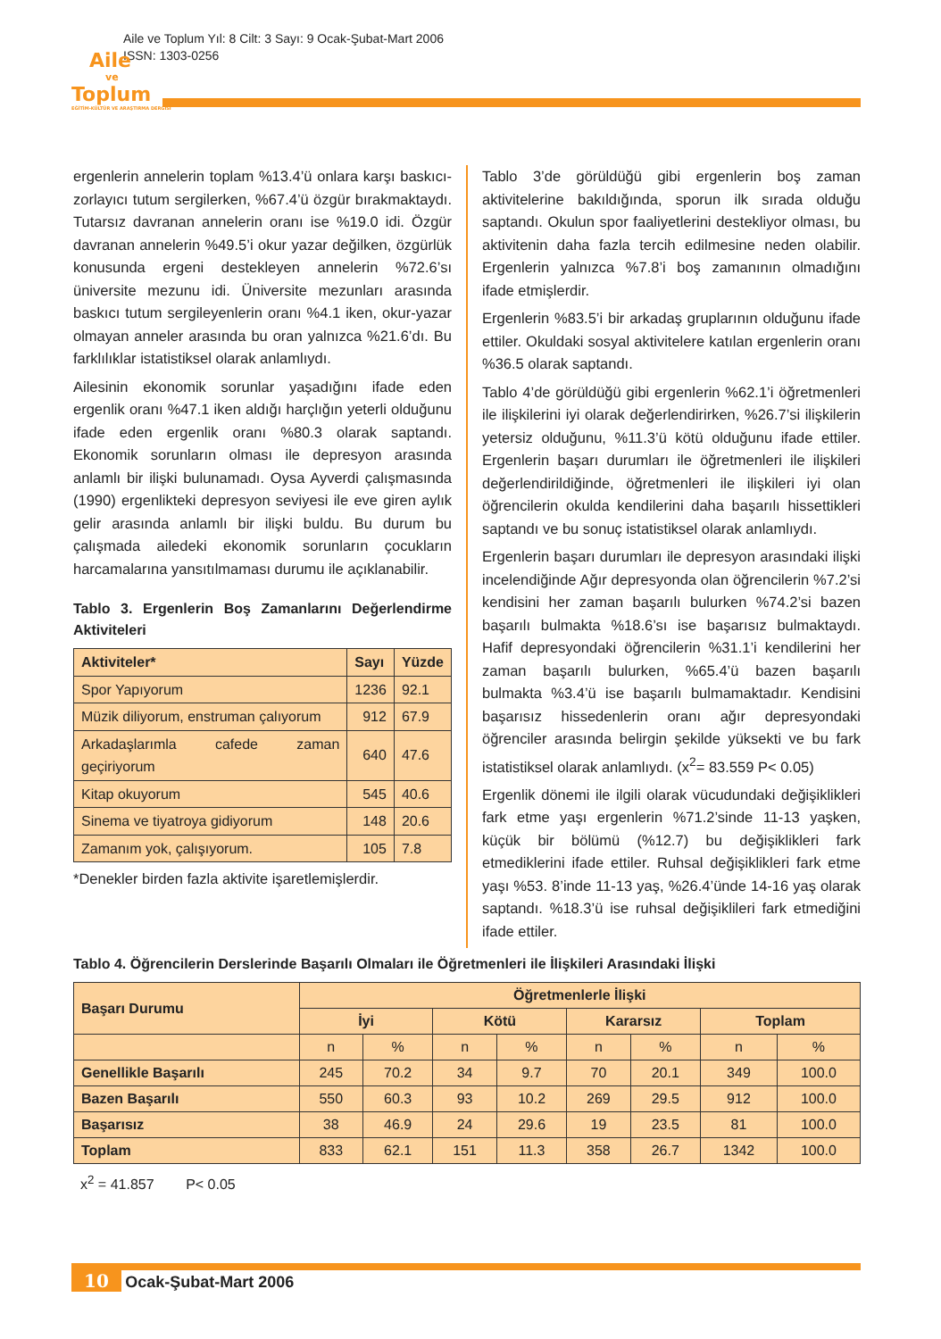Aile ve Toplum Yıl: 8 Cilt: 3 Sayı: 9 Ocak-Şubat-Mart 2006
ISSN: 1303-0256
Aile
ve
Toplum
EĞİTİM-KÜLTÜR VE ARAŞTIRMA DERGİSİ
ergenlerin annelerin toplam %13.4’ü onlara karşı baskıcı-zorlayıcı tutum sergilerken, %67.4’ü özgür bırakmaktaydı. Tutarsız davranan annelerin oranı ise %19.0 idi. Özgür davranan annelerin %49.5’i okur yazar değilken, özgürlük konusunda ergeni destekleyen annelerin %72.6’sı üniversite mezunu idi. Üniversite mezunları arasında baskıcı tutum sergileyenlerin oranı %4.1 iken, okur-yazar olmayan anneler arasında bu oran yalnızca %21.6’dı. Bu farklılıklar istatistiksel olarak anlamlıydı.
Ailesinin ekonomik sorunlar yaşadığını ifade eden ergenlik oranı %47.1 iken aldığı harçlığın yeterli olduğunu ifade eden ergenlik oranı %80.3 olarak saptandı. Ekonomik sorunların olması ile depresyon arasında anlamlı bir ilişki bulunamadı. Oysa Ayverdi çalışmasında (1990) ergenlikteki depresyon seviyesi ile eve giren aylık gelir arasında anlamlı bir ilişki buldu. Bu durum bu çalışmada ailedeki ekonomik sorunların çocukların harcamalarına yansıtılmaması durumu ile açıklanabilir.
Tablo 3. Ergenlerin Boş Zamanlarını Değerlendirme Aktiviteleri
| Aktiviteler* | Sayı | Yüzde |
| --- | --- | --- |
| Spor Yapıyorum | 1236 | 92.1 |
| Müzik diliyorum, enstruman çalıyorum | 912 | 67.9 |
| Arkadaşlarımla cafede zaman geçiriyorum | 640 | 47.6 |
| Kitap okuyorum | 545 | 40.6 |
| Sinema ve tiyatroya gidiyorum | 148 | 20.6 |
| Zamanım yok, çalışıyorum. | 105 | 7.8 |
*Denekler birden fazla aktivite işaretlemişlerdir.
Tablo 3’de görüldüğü gibi ergenlerin boş zaman aktivitelerine bakıldığında, sporun ilk sırada olduğu saptandı. Okulun spor faaliyetlerini destekliyor olması, bu aktivitenin daha fazla tercih edilmesine neden olabilir. Ergenlerin yalnızca %7.8’i boş zamanının olmadığını ifade etmişlerdir.
Ergenlerin %83.5’i bir arkadaş gruplarının olduğunu ifade ettiler. Okuldaki sosyal aktivitelere katılan ergenlerin oranı %36.5 olarak saptandı.
Tablo 4’de görüldüğü gibi ergenlerin %62.1’i öğretmenleri ile ilişkilerini iyi olarak değerlendirirken, %26.7’si ilişkilerin yetersiz olduğunu, %11.3’ü kötü olduğunu ifade ettiler. Ergenlerin başarı durumları ile öğretmenleri ile ilişkileri değerlendirildiğinde, öğretmenleri ile ilişkileri iyi olan öğrencilerin okulda kendilerini daha başarılı hissettikleri saptandı ve bu sonuç istatistiksel olarak anlamlıydı.
Ergenlerin başarı durumları ile depresyon arasındaki ilişki incelendiğinde Ağır depresyonda olan öğrencilerin %7.2’si kendisini her zaman başarılı bulurken %74.2’si bazen başarılı bulmakta %18.6’sı ise başarısız bulmaktaydı. Hafif depresyondaki öğrencilerin %31.1’i kendilerini her zaman başarılı bulurken, %65.4’ü bazen başarılı bulmakta %3.4’ü ise başarılı bulmamaktadır. Kendisini başarısız hissedenlerin oranı ağır depresyondaki öğrenciler arasında belirgin şekilde yüksekti ve bu fark istatistiksel olarak anlamlıydı. (x<sup>2</sup>= 83.559 P< 0.05)
Ergenlik dönemi ile ilgili olarak vücudundaki değişiklikleri fark etme yaşı ergenlerin %71.2’sinde 11-13 yaşken, küçük bir bölümü (%12.7) bu değişiklikleri fark etmediklerini ifade ettiler. Ruhsal değişiklikleri fark etme yaşı %53. 8’inde 11-13 yaş, %26.4’ünde 14-16 yaş olarak saptandı. %18.3’ü ise ruhsal değişiklileri fark etmediğini ifade ettiler.
Tablo 4. Öğrencilerin Derslerinde Başarılı Olmaları ile Öğretmenleri ile İlişkileri Arasındaki İlişki
| Başarı Durumu | Öğretmenlerle İlişki | | | | | | | |
| --- | --- | --- | --- | --- | --- | --- | --- | --- |
| | İyi | | Kötü | | Kararsız | | Toplam | |
| | n | % | n | % | n | % | n | % |
| Genellikle Başarılı | 245 | 70.2 | 34 | 9.7 | 70 | 20.1 | 349 | 100.0 |
| Bazen Başarılı | 550 | 60.3 | 93 | 10.2 | 269 | 29.5 | 912 | 100.0 |
| Başarısız | 38 | 46.9 | 24 | 29.6 | 19 | 23.5 | 81 | 100.0 |
| Toplam | 833 | 62.1 | 151 | 11.3 | 358 | 26.7 | 1342 | 100.0 |
x<sup>2</sup> = 41.857 P< 0.05
10 Ocak-Şubat-Mart 2006